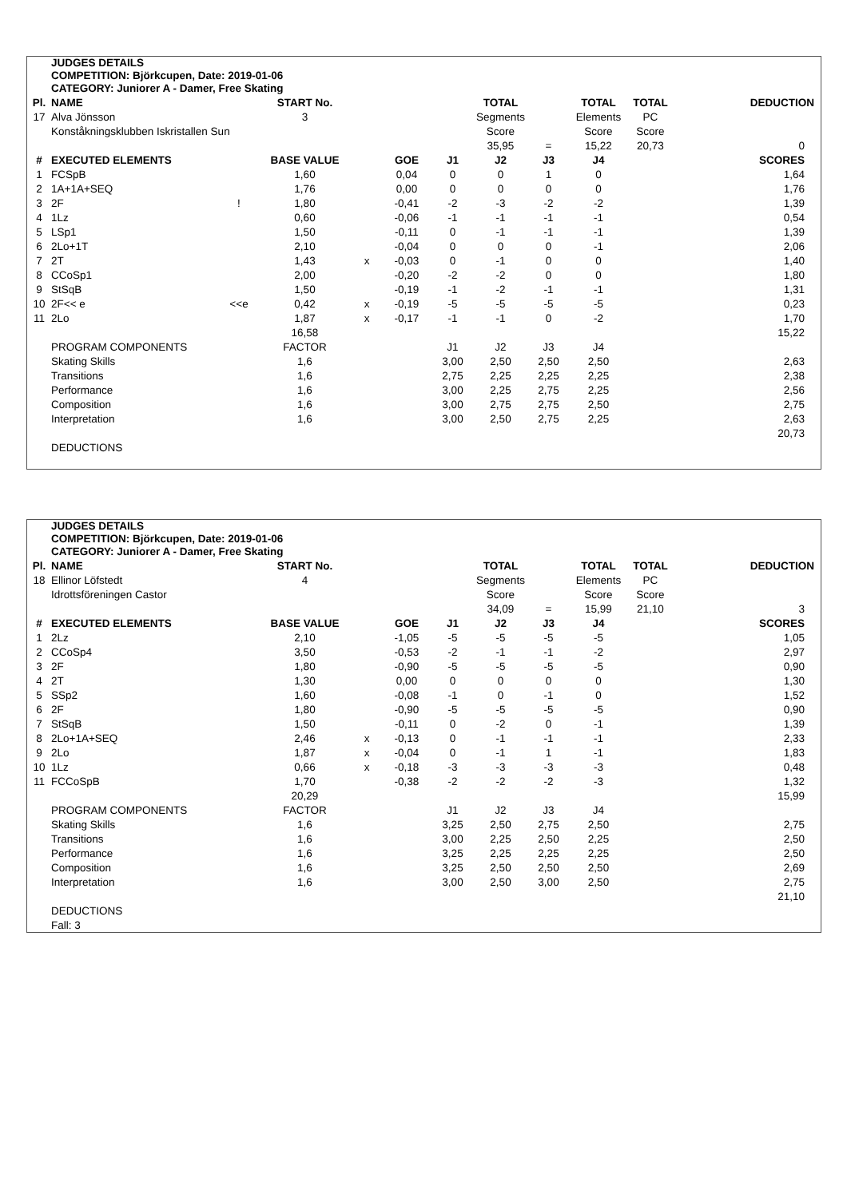JUDGES DETAILS
COMPETITION: Björkcupen, Date: 2019-01-06
CATEGORY: Juniorer A - Damer, Free Skating
| Pl. | NAME | | START No. | | | | TOTAL | | TOTAL | TOTAL | DEDUCTION |
| --- | --- | --- | --- | --- | --- | --- | --- | --- | --- | --- | --- |
| 17 | Alva Jönsson | | 3 | | | | Segments | | Elements | PC | |
| | Konståkningsklubben Iskristallen Sun | | | | | | Score | | Score | Score | |
| | | | | | | | 35,95 | = | 15,22 | 20,73 | 0 |
| # | EXECUTED ELEMENTS | | BASE VALUE | | GOE | J1 | J2 | J3 | J4 | | SCORES |
| 1 | FCSpB | | 1,60 | | 0,04 | 0 | 0 | 1 | 0 | | 1,64 |
| 2 | 1A+1A+SEQ | | 1,76 | | 0,00 | 0 | 0 | 0 | 0 | | 1,76 |
| 3 | 2F | ! | 1,80 | | -0,41 | -2 | -3 | -2 | -2 | | 1,39 |
| 4 | 1Lz | | 0,60 | | -0,06 | -1 | -1 | -1 | -1 | | 0,54 |
| 5 | LSp1 | | 1,50 | | -0,11 | 0 | -1 | -1 | -1 | | 1,39 |
| 6 | 2Lo+1T | | 2,10 | | -0,04 | 0 | 0 | 0 | -1 | | 2,06 |
| 7 | 2T | | 1,43 | x | -0,03 | 0 | -1 | 0 | 0 | | 1,40 |
| 8 | CCoSp1 | | 2,00 | | -0,20 | -2 | -2 | 0 | 0 | | 1,80 |
| 9 | StSqB | | 1,50 | | -0,19 | -1 | -2 | -1 | -1 | | 1,31 |
| 10 | 2F<< e | <<e | 0,42 | x | -0,19 | -5 | -5 | -5 | -5 | | 0,23 |
| 11 | 2Lo | | 1,87 | x | -0,17 | -1 | -1 | 0 | -2 | | 1,70 |
| | | | 16,58 | | | | | | | | 15,22 |
| | PROGRAM COMPONENTS | | FACTOR | | | J1 | J2 | J3 | J4 | | |
| | Skating Skills | | 1,6 | | | 3,00 | 2,50 | 2,50 | 2,50 | | 2,63 |
| | Transitions | | 1,6 | | | 2,75 | 2,25 | 2,25 | 2,25 | | 2,38 |
| | Performance | | 1,6 | | | 3,00 | 2,25 | 2,75 | 2,25 | | 2,56 |
| | Composition | | 1,6 | | | 3,00 | 2,75 | 2,75 | 2,50 | | 2,75 |
| | Interpretation | | 1,6 | | | 3,00 | 2,50 | 2,75 | 2,25 | | 2,63 |
| | | | | | | | | | | | 20,73 |
| | DEDUCTIONS | | | | | | | | | | |
JUDGES DETAILS
COMPETITION: Björkcupen, Date: 2019-01-06
CATEGORY: Juniorer A - Damer, Free Skating
| Pl. | NAME | | START No. | | | | TOTAL | | TOTAL | TOTAL | DEDUCTION |
| --- | --- | --- | --- | --- | --- | --- | --- | --- | --- | --- | --- |
| 18 | Ellinor Löfstedt | | 4 | | | | Segments | | Elements | PC | |
| | Idrottsföreningen Castor | | | | | | Score | | Score | Score | |
| | | | | | | | 34,09 | = | 15,99 | 21,10 | 3 |
| # | EXECUTED ELEMENTS | | BASE VALUE | | GOE | J1 | J2 | J3 | J4 | | SCORES |
| 1 | 2Lz | | 2,10 | | -1,05 | -5 | -5 | -5 | -5 | | 1,05 |
| 2 | CCoSp4 | | 3,50 | | -0,53 | -2 | -1 | -1 | -2 | | 2,97 |
| 3 | 2F | | 1,80 | | -0,90 | -5 | -5 | -5 | -5 | | 0,90 |
| 4 | 2T | | 1,30 | | 0,00 | 0 | 0 | 0 | 0 | | 1,30 |
| 5 | SSp2 | | 1,60 | | -0,08 | -1 | 0 | -1 | 0 | | 1,52 |
| 6 | 2F | | 1,80 | | -0,90 | -5 | -5 | -5 | -5 | | 0,90 |
| 7 | StSqB | | 1,50 | | -0,11 | 0 | -2 | 0 | -1 | | 1,39 |
| 8 | 2Lo+1A+SEQ | | 2,46 | x | -0,13 | 0 | -1 | -1 | -1 | | 2,33 |
| 9 | 2Lo | | 1,87 | x | -0,04 | 0 | -1 | 1 | -1 | | 1,83 |
| 10 | 1Lz | | 0,66 | x | -0,18 | -3 | -3 | -3 | -3 | | 0,48 |
| 11 | FCCoSpB | | 1,70 | | -0,38 | -2 | -2 | -2 | -3 | | 1,32 |
| | | | 20,29 | | | | | | | | 15,99 |
| | PROGRAM COMPONENTS | | FACTOR | | | J1 | J2 | J3 | J4 | | |
| | Skating Skills | | 1,6 | | | 3,25 | 2,50 | 2,75 | 2,50 | | 2,75 |
| | Transitions | | 1,6 | | | 3,00 | 2,25 | 2,50 | 2,25 | | 2,50 |
| | Performance | | 1,6 | | | 3,25 | 2,25 | 2,25 | 2,25 | | 2,50 |
| | Composition | | 1,6 | | | 3,25 | 2,50 | 2,50 | 2,50 | | 2,69 |
| | Interpretation | | 1,6 | | | 3,00 | 2,50 | 3,00 | 2,50 | | 2,75 |
| | | | | | | | | | | | 21,10 |
| | DEDUCTIONS | | | | | | | | | | |
| | Fall: 3 | | | | | | | | | | |